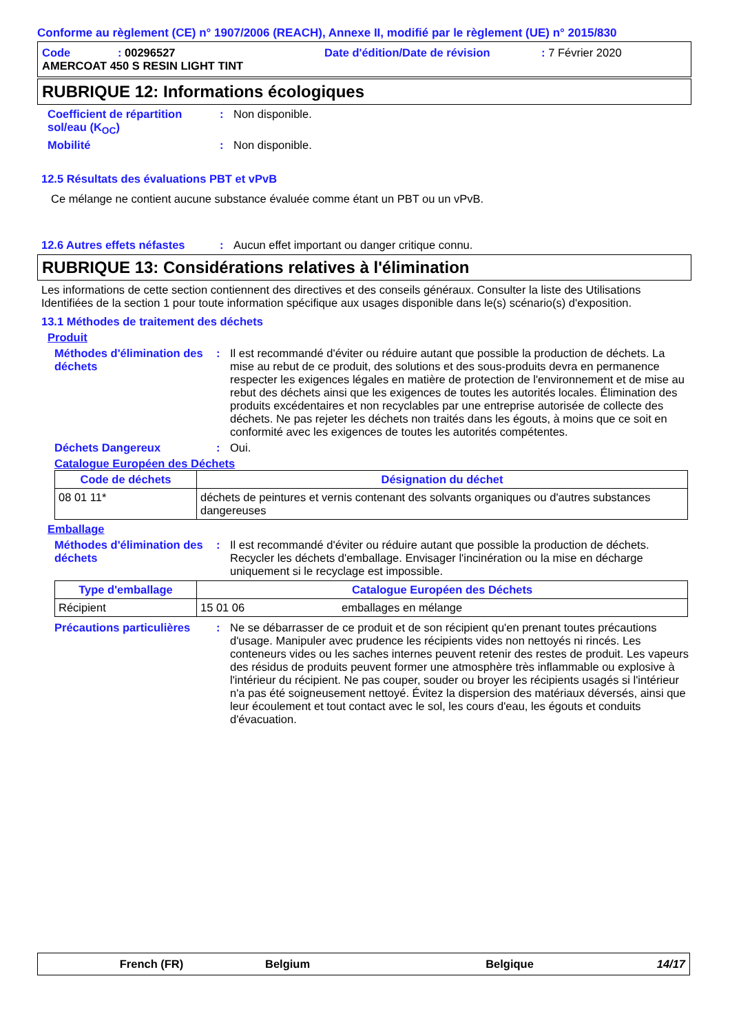Conforme au règlement (CE) n° 1907/2006 (REACH), Annexe II, modifié par le règlement (UE) n° 2015/830
Code: 00296527 Date d'édition/Date de révision: 7 Février 2020
AMERCOAT 450 S RESIN LIGHT TINT
RUBRIQUE 12: Informations écologiques
Coefficient de répartition sol/eau (K<sub>OC</sub>)
: Non disponible.
Mobilité : Non disponible.
12.5 Résultats des évaluations PBT et vPvB
Ce mélange ne contient aucune substance évaluée comme étant un PBT ou un vPvB.
12.6 Autres effets néfastes
: Aucun effet important ou danger critique connu.
RUBRIQUE 13: Considérations relatives à l'élimination
Les informations de cette section contiennent des directives et des conseils généraux. Consulter la liste des Utilisations Identifiées de la section 1 pour toute information spécifique aux usages disponible dans le(s) scénario(s) d'exposition.
13.1 Méthodes de traitement des déchets
Produit
Méthodes d'élimination des déchets
: Il est recommandé d'éviter ou réduire autant que possible la production de déchets. La mise au rebut de ce produit, des solutions et des sous-produits devra en permanence respecter les exigences légales en matière de protection de l'environnement et de mise au rebut des déchets ainsi que les exigences de toutes les autorités locales. Élimination des produits excédentaires et non recyclables par une entreprise autorisée de collecte des déchets. Ne pas rejeter les déchets non traités dans les égouts, à moins que ce soit en conformité avec les exigences de toutes les autorités compétentes.
Déchets Dangereux : Oui.
Catalogue Européen des Déchets
| Code de déchets | Désignation du déchet |
| --- | --- |
| 08 01 11* | déchets de peintures et vernis contenant des solvants organiques ou d'autres substances dangereuses |
Emballage
Méthodes d'élimination des déchets
: Il est recommandé d'éviter ou réduire autant que possible la production de déchets. Recycler les déchets d'emballage. Envisager l'incinération ou la mise en décharge uniquement si le recyclage est impossible.
| Type d'emballage | Catalogue Européen des Déchets | |
| --- | --- | --- |
| Récipient | 15 01 06 | emballages en mélange |
Précautions particulières
: Ne se débarrasser de ce produit et de son récipient qu'en prenant toutes précautions d'usage. Manipuler avec prudence les récipients vides non nettoyés ni rincés. Les conteneurs vides ou les saches internes peuvent retenir des restes de produit. Les vapeurs des résidus de produits peuvent former une atmosphère très inflammable ou explosive à l'intérieur du récipient. Ne pas couper, souder ou broyer les récipients usagés si l'intérieur n'a pas été soigneusement nettoyé. Évitez la dispersion des matériaux déversés, ainsi que leur écoulement et tout contact avec le sol, les cours d'eau, les égouts et conduits d'évacuation.
French (FR) Belgium Belgique 14/17